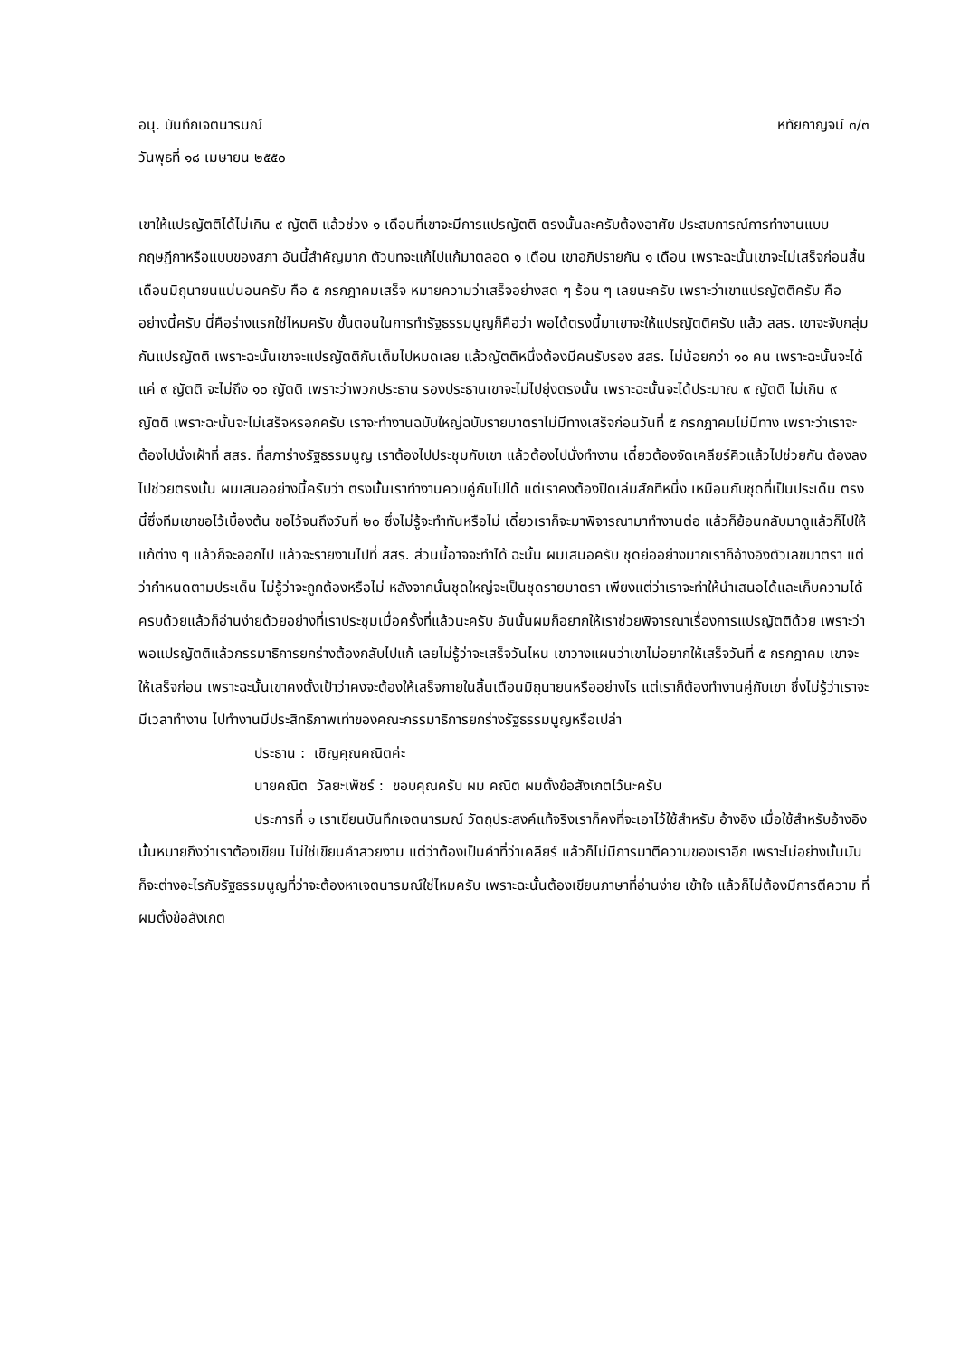อนุ. บันทึกเจตนารมณ์ หทัยกาญจน์ ๓/๓
วันพุธที่ ๑๘ เมษายน ๒๕๕๐
เขาให้แปรญัตติได้ไม่เกิน ๙ ญัตติ แล้วช่วง ๑ เดือนที่เขาจะมีการแปรญัตติ ตรงนั้นละครับต้องอาศัย ประสบการณ์การทำงานแบบกฤษฎีกาหรือแบบของสภา อันนี้สำคัญมาก ตัวบทจะแก้ไปแก้มาตลอด ๑ เดือน เขาอภิปรายกัน ๑ เดือน เพราะฉะนั้นเขาจะไม่เสร็จก่อนสิ้นเดือนมิถุนายนแน่นอนครับ คือ ๕ กรกฎาคมเสร็จ หมายความว่าเสร็จอย่างสด ๆ ร้อน ๆ เลยนะครับ เพราะว่าเขาแปรญัตติครับ คืออย่างนี้ครับ นี่คือร่างแรกใช่ไหมครับ ขั้นตอนในการทำรัฐธรรมนูญก็คือว่า พอได้ตรงนี้มาเขาจะให้แปรญัตติครับ แล้ว สสร. เขาจะจับกลุ่มกันแปรญัตติ เพราะฉะนั้นเขาจะแปรญัตติกันเต็มไปหมดเลย แล้วญัตติหนึ่งต้องมีคนรับรอง สสร. ไม่น้อยกว่า ๑๐ คน เพราะฉะนั้นจะได้แค่ ๙ ญัตติ จะไม่ถึง ๑๐ ญัตติ เพราะว่าพวกประธาน รองประธานเขาจะไม่ไปยุ่งตรงนั้น เพราะฉะนั้นจะได้ประมาณ ๙ ญัตติ ไม่เกิน ๙ ญัตติ เพราะฉะนั้นจะไม่เสร็จหรอกครับ เราจะทำงานฉบับใหญ่ฉบับรายมาตราไม่มีทางเสร็จก่อนวันที่ ๕ กรกฎาคมไม่มีทาง เพราะว่าเราจะต้องไปนั่งเฝ้าที่ สสร. ที่สภาร่างรัฐธรรมนูญ เราต้องไปประชุมกับเขา แล้วต้องไปนั่งทำงาน เดี๋ยวต้องจัดเคลียร์คิวแล้วไปช่วยกัน ต้องลงไปช่วยตรงนั้น ผมเสนออย่างนี้ครับว่า ตรงนั้นเราทำงานควบคู่กันไปได้ แต่เราคงต้องปิดเล่มสักทีหนึ่ง เหมือนกับชุดที่เป็นประเด็น ตรงนี้ซึ่งทีมเขาขอไว้เบื้องต้น ขอไว้จนถึงวันที่ ๒๐ ซึ่งไม่รู้จะทำทันหรือไม่ เดี๋ยวเราก็จะมาพิจารณามาทำงานต่อ แล้วก็ย้อนกลับมาดูแล้วก็ไปให้แก้ต่าง ๆ แล้วก็จะออกไป แล้วจะรายงานไปที่ สสร. ส่วนนี้อาจจะทำได้ ฉะนั้น ผมเสนอครับ ชุดย่ออย่างมากเราก็อ้างอิงตัวเลขมาตรา แต่ว่ากำหนดตามประเด็น ไม่รู้ว่าจะถูกต้องหรือไม่ หลังจากนั้นชุดใหญ่จะเป็นชุดรายมาตรา เพียงแต่ว่าเราจะทำให้นำเสนอได้และเก็บความได้ครบด้วยแล้วก็อ่านง่ายด้วยอย่างที่เราประชุมเมื่อครั้งที่แล้วนะครับ อันนั้นผมก็อยากให้เราช่วยพิจารณาเรื่องการแปรญัตติด้วย เพราะว่าพอแปรญัตติแล้วกรรมาธิการยกร่างต้องกลับไปแก้ เลยไม่รู้ว่าจะเสร็จวันไหน เขาวางแผนว่าเขาไม่อยากให้เสร็จวันที่ ๕ กรกฎาคม เขาจะให้เสร็จก่อน เพราะฉะนั้นเขาคงตั้งเป้าว่าคงจะต้องให้เสร็จภายในสิ้นเดือนมิถุนายนหรืออย่างไร แต่เราก็ต้องทำงานคู่กับเขา ซึ่งไม่รู้ว่าเราจะมีเวลาทำงาน ไปทำงานมีประสิทธิภาพเท่าของคณะกรรมาธิการยกร่างรัฐธรรมนูญหรือเปล่า
ประธาน : เชิญคุณคณิตค่ะ
นายคณิต วัลยะเพ็ชร์ : ขอบคุณครับ ผม คณิต ผมตั้งข้อสังเกตไว้นะครับ
ประการที่ ๑ เราเขียนบันทึกเจตนารมณ์ วัตถุประสงค์แท้จริงเราก็คงที่จะเอาไว้ใช้สำหรับ อ้างอิง เมื่อใช้สำหรับอ้างอิงนั้นหมายถึงว่าเราต้องเขียน ไม่ใช่เขียนคำสวยงาม แต่ว่าต้องเป็นคำที่ว่าเคลียร์ แล้วก็ไม่มีการมาตีความของเราอีก เพราะไม่อย่างนั้นมันก็จะต่างอะไรกับรัฐธรรมนูญที่ว่าจะต้องหาเจตนารมณ์ใช่ไหมครับ เพราะฉะนั้นต้องเขียนภาษาที่อ่านง่าย เข้าใจ แล้วก็ไม่ต้องมีการตีความ ที่ผมตั้งข้อสังเกต